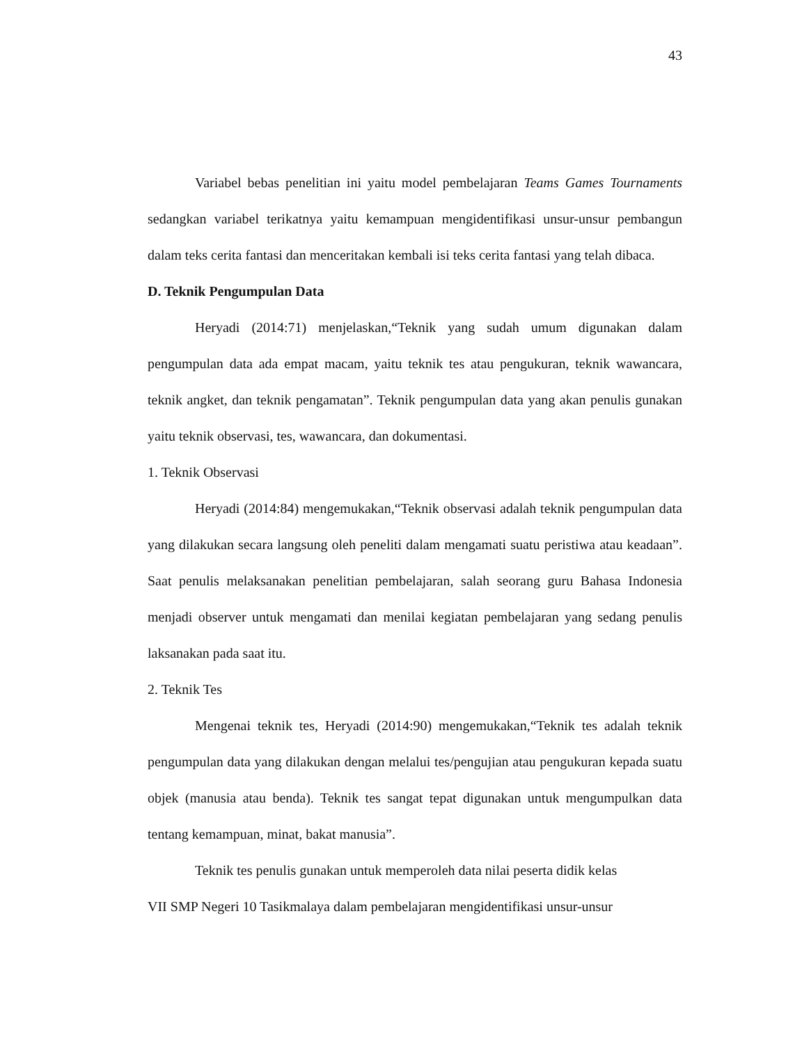43
Variabel bebas penelitian ini yaitu model pembelajaran Teams Games Tournaments sedangkan variabel terikatnya yaitu kemampuan mengidentifikasi unsur-unsur pembangun dalam teks cerita fantasi dan menceritakan kembali isi teks cerita fantasi yang telah dibaca.
D. Teknik Pengumpulan Data
Heryadi (2014:71) menjelaskan,“Teknik yang sudah umum digunakan dalam pengumpulan data ada empat macam, yaitu teknik tes atau pengukuran, teknik wawancara, teknik angket, dan teknik pengamatan”. Teknik pengumpulan data yang akan penulis gunakan yaitu teknik observasi, tes, wawancara, dan dokumentasi.
1. Teknik Observasi
Heryadi (2014:84) mengemukakan,“Teknik observasi adalah teknik pengumpulan data yang dilakukan secara langsung oleh peneliti dalam mengamati suatu peristiwa atau keadaan”. Saat penulis melaksanakan penelitian pembelajaran, salah seorang guru Bahasa Indonesia menjadi observer untuk mengamati dan menilai kegiatan pembelajaran yang sedang penulis laksanakan pada saat itu.
2. Teknik Tes
Mengenai teknik tes, Heryadi (2014:90) mengemukakan,“Teknik tes adalah teknik pengumpulan data yang dilakukan dengan melalui tes/pengujian atau pengukuran kepada suatu objek (manusia atau benda). Teknik tes sangat tepat digunakan untuk mengumpulkan data tentang kemampuan, minat, bakat manusia”.
Teknik tes penulis gunakan untuk memperoleh data nilai peserta didik kelas
VII SMP Negeri 10 Tasikmalaya dalam pembelajaran mengidentifikasi unsur-unsur